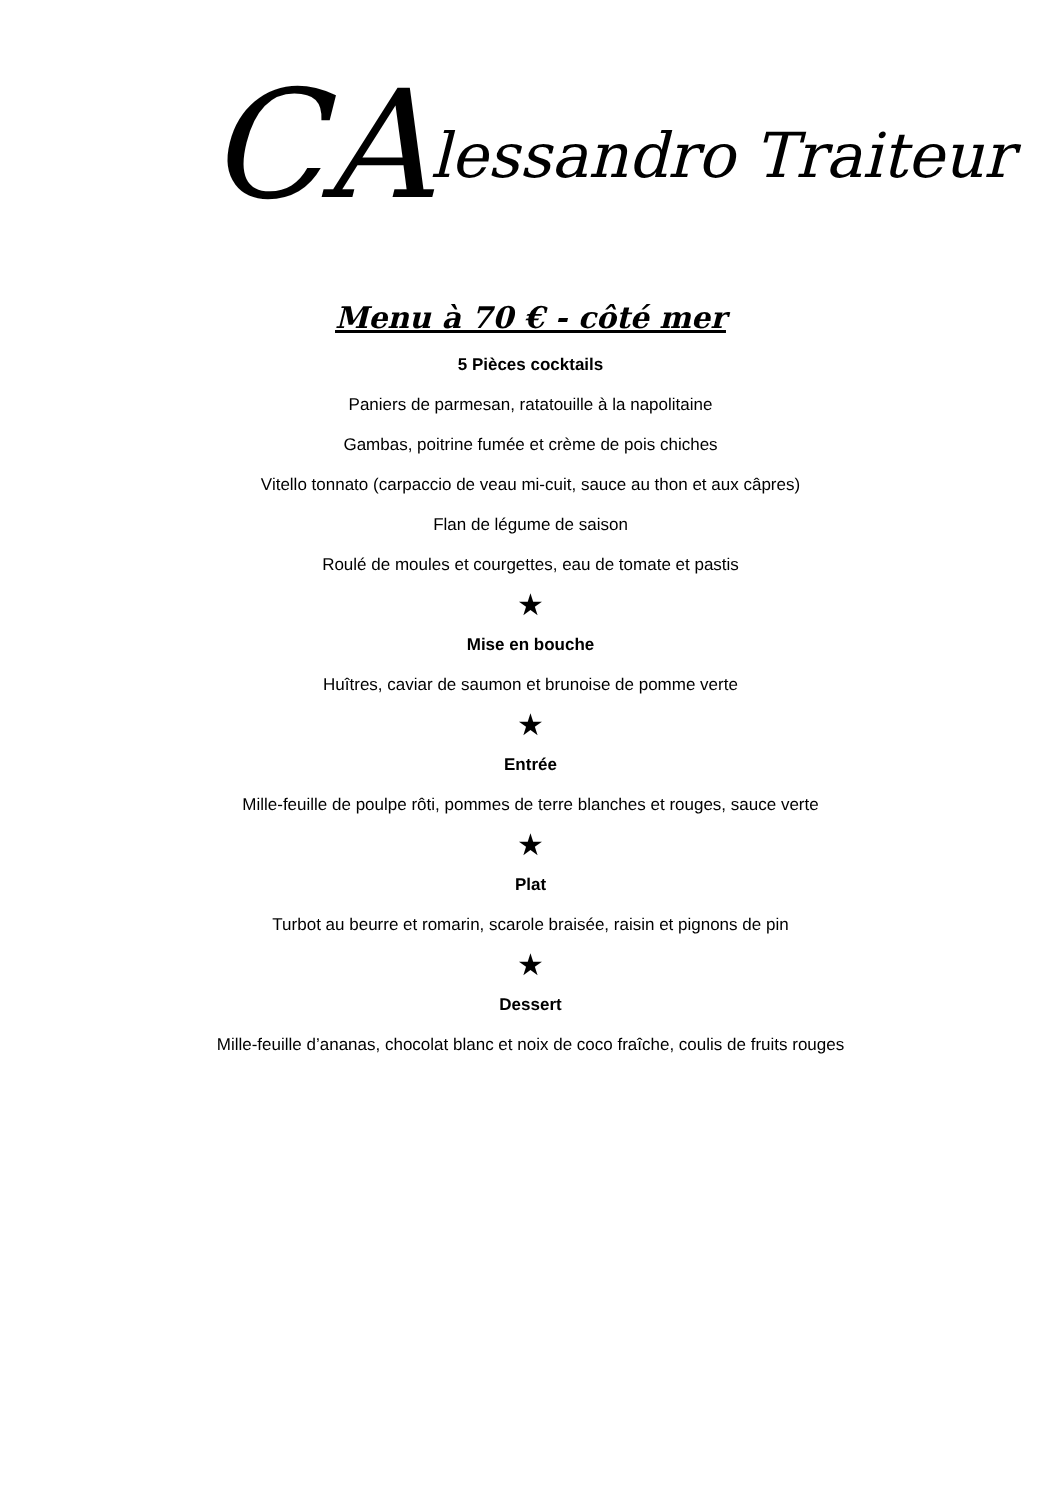CAlessandro Traiteur
Menu à 70 € - côté mer
5 Pièces cocktails
Paniers de parmesan, ratatouille à la napolitaine
Gambas, poitrine fumée et crème de pois chiches
Vitello tonnato (carpaccio de veau mi-cuit, sauce au thon et aux câpres)
Flan de légume de saison
Roulé de moules et courgettes, eau de tomate et pastis
★
Mise en bouche
Huîtres, caviar de saumon et brunoise de pomme verte
★
Entrée
Mille-feuille de poulpe rôti, pommes de terre blanches et rouges, sauce verte
★
Plat
Turbot au beurre et romarin, scarole braisée, raisin et pignons de pin
★
Dessert
Mille-feuille d’ananas, chocolat blanc et noix de coco fraîche, coulis de fruits rouges